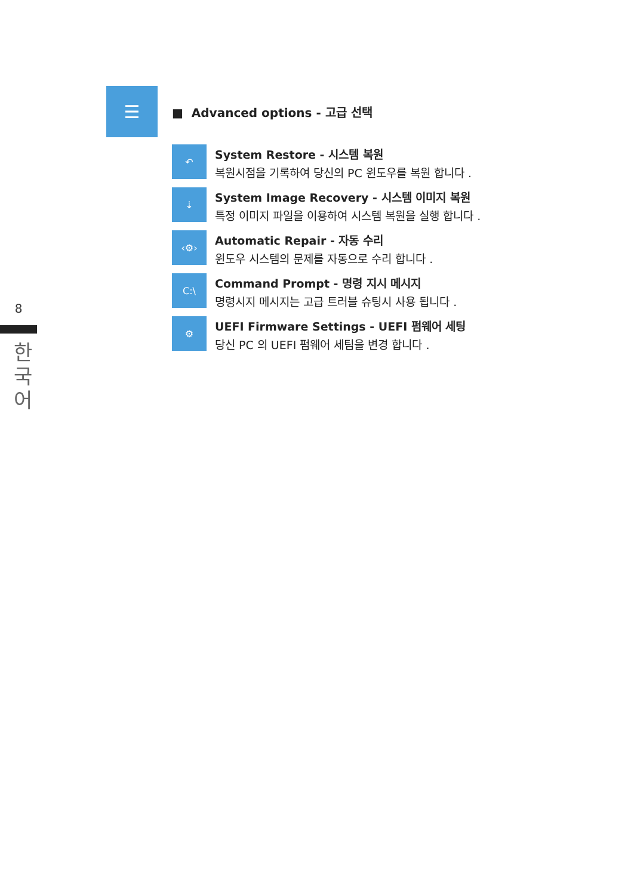8
한국어
☰
■ Advanced options - 고급 선택
↶
System Restore - 시스템 복원
복원시점을 기록하여 당신의 PC 윈도우를 복원 합니다 .
⇣
System Image Recovery - 시스템 이미지 복원
특정 이미지 파일을 이용하여 시스템 복원을 실행 합니다 .
‹⚙›
Automatic Repair - 자동 수리
윈도우 시스템의 문제를 자동으로 수리 합니다 .
C:\
Command Prompt - 명령 지시 메시지
명령시지 메시지는 고급 트러블 슈팅시 사용 됩니다 .
⚙
UEFI Firmware Settings - UEFI 펌웨어 세팅
당신 PC 의 UEFI 펌웨어 세팀을 변경 합니다 .